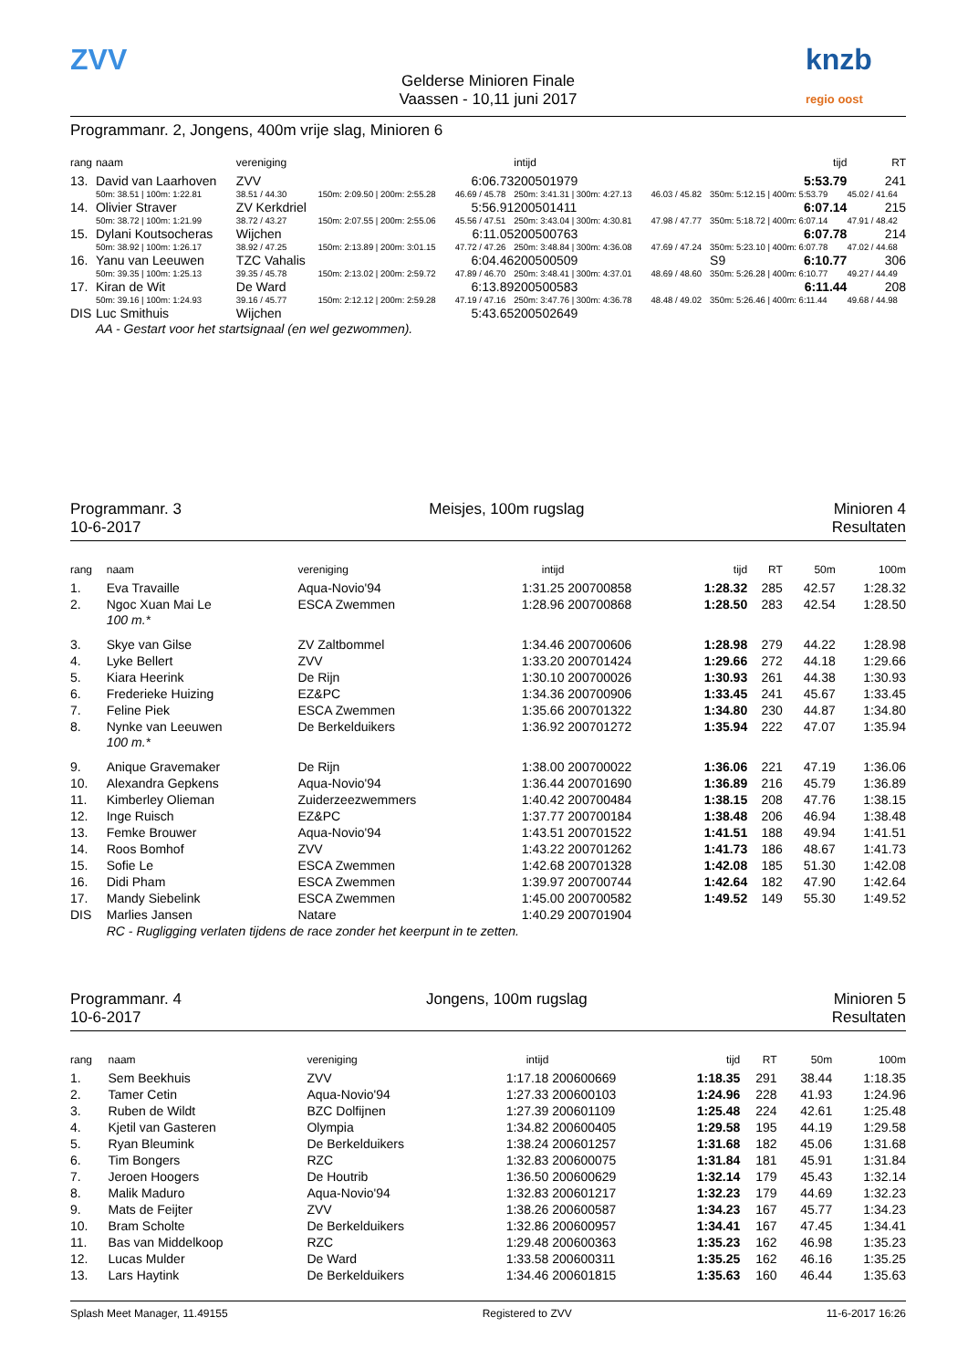ZVV
Gelderse Minioren Finale
Vaassen - 10,11 juni 2017
knzb regio oost
Programmanr. 2, Jongens, 400m vrije slag, Minioren 6
| rang | naam | vereniging | | | intijd | | | | tijd | | RT |
| --- | --- | --- | --- | --- | --- | --- | --- | --- | --- | --- | --- |
| 13. | David van Laarhoven | ZVV | | 6:06.73 | 200501979 | | | | 5:53.79 | | 241 |
| | 50m: 38.51 / 100m: 1:22.81 | 38.51 / 44.30 | 150m: 2:09.50 / 200m: 2:55.28 | 46.69 / 45.78 | 250m: 3:41.31 / 300m: 4:27.13 | 46.03 / 45.82 | 350m: 5:12.15 / 400m: 5:53.79 | | | 45.02 / 41.64 | |
| 14. | Olivier Straver | ZV Kerkdriel | | 5:56.91 | 200501411 | | | | 6:07.14 | | 215 |
| | 50m: 38.72 / 100m: 1:21.99 | 38.72 / 43.27 | 150m: 2:07.55 / 200m: 2:55.06 | 45.56 / 47.51 | 250m: 3:43.04 / 300m: 4:30.81 | 47.98 / 47.77 | 350m: 5:18.72 / 400m: 6:07.14 | | | 47.91 / 48.42 | |
| 15. | Dylani Koutsocheras | Wijchen | | 6:11.05 | 200500763 | | | | 6:07.78 | | 214 |
| | 50m: 38.92 / 100m: 1:26.17 | 38.92 / 47.25 | 150m: 2:13.89 / 200m: 3:01.15 | 47.72 / 47.26 | 250m: 3:48.84 / 300m: 4:36.08 | 47.69 / 47.24 | 350m: 5:23.10 / 400m: 6:07.78 | | | 47.02 / 44.68 | |
| 16. | Yanu van Leeuwen | TZC Vahalis | | 6:04.46 | 200500509 | | | S9 | 6:10.77 | | 306 |
| | 50m: 39.35 / 100m: 1:25.13 | 39.35 / 45.78 | 150m: 2:13.02 / 200m: 2:59.72 | 47.89 / 46.70 | 250m: 3:48.41 / 300m: 4:37.01 | 48.69 / 48.60 | 350m: 5:26.28 / 400m: 6:10.77 | | | 49.27 / 44.49 | |
| 17. | Kiran de Wit | De Ward | | 6:13.89 | 200500583 | | | | 6:11.44 | | 208 |
| | 50m: 39.16 / 100m: 1:24.93 | 39.16 / 45.77 | 150m: 2:12.12 / 200m: 2:59.28 | 47.19 / 47.16 | 250m: 3:47.76 / 300m: 4:36.78 | 48.48 / 49.02 | 350m: 5:26.46 / 400m: 6:11.44 | | | 49.68 / 44.98 | |
| DIS | Luc Smithuis | Wijchen | | 5:43.65 | 200502649 | | | | | | |
| | AA - Gestart voor het startsignaal (en wel gezwommen). | | | | | | | | | | |
Programmanr. 3
10-6-2017
Meisjes, 100m rugslag Minioren 4
Resultaten
| rang | naam | vereniging | intijd | | tijd | RT | 50m | 100m |
| --- | --- | --- | --- | --- | --- | --- | --- | --- |
| 1. | Eva Travaille | Aqua-Novio'94 | 1:31.25 | 200700858 | 1:28.32 | 285 | 42.57 | 1:28.32 |
| 2. | Ngoc Xuan Mai Le | ESCA Zwemmen | 1:28.96 | 200700868 | 1:28.50 | 283 | 42.54 | 1:28.50 |
| | 100 m.* | | | | | | | |
| 3. | Skye van Gilse | ZV Zaltbommel | 1:34.46 | 200700606 | 1:28.98 | 279 | 44.22 | 1:28.98 |
| 4. | Lyke Bellert | ZVV | 1:33.20 | 200701424 | 1:29.66 | 272 | 44.18 | 1:29.66 |
| 5. | Kiara Heerink | De Rijn | 1:30.10 | 200700026 | 1:30.93 | 261 | 44.38 | 1:30.93 |
| 6. | Frederieke Huizing | EZ&PC | 1:34.36 | 200700906 | 1:33.45 | 241 | 45.67 | 1:33.45 |
| 7. | Feline Piek | ESCA Zwemmen | 1:35.66 | 200701322 | 1:34.80 | 230 | 44.87 | 1:34.80 |
| 8. | Nynke van Leeuwen | De Berkelduikers | 1:36.92 | 200701272 | 1:35.94 | 222 | 47.07 | 1:35.94 |
| | 100 m.* | | | | | | | |
| 9. | Anique Gravemaker | De Rijn | 1:38.00 | 200700022 | 1:36.06 | 221 | 47.19 | 1:36.06 |
| 10. | Alexandra Gepkens | Aqua-Novio'94 | 1:36.44 | 200701690 | 1:36.89 | 216 | 45.79 | 1:36.89 |
| 11. | Kimberley Olieman | Zuiderzeezwemmers | 1:40.42 | 200700484 | 1:38.15 | 208 | 47.76 | 1:38.15 |
| 12. | Inge Ruisch | EZ&PC | 1:37.77 | 200700184 | 1:38.48 | 206 | 46.94 | 1:38.48 |
| 13. | Femke Brouwer | Aqua-Novio'94 | 1:43.51 | 200701522 | 1:41.51 | 188 | 49.94 | 1:41.51 |
| 14. | Roos Bomhof | ZVV | 1:43.22 | 200701262 | 1:41.73 | 186 | 48.67 | 1:41.73 |
| 15. | Sofie Le | ESCA Zwemmen | 1:42.68 | 200701328 | 1:42.08 | 185 | 51.30 | 1:42.08 |
| 16. | Didi Pham | ESCA Zwemmen | 1:39.97 | 200700744 | 1:42.64 | 182 | 47.90 | 1:42.64 |
| 17. | Mandy Siebelink | ESCA Zwemmen | 1:45.00 | 200700582 | 1:49.52 | 149 | 55.30 | 1:49.52 |
| DIS | Marlies Jansen | Natare | 1:40.29 | 200701904 | | | | |
| | RC - Rugligging verlaten tijdens de race zonder het keerpunt in te zetten. | | | | | | | |
Programmanr. 4
10-6-2017
Jongens, 100m rugslag Minioren 5
Resultaten
| rang | naam | vereniging | intijd | | tijd | RT | 50m | 100m |
| --- | --- | --- | --- | --- | --- | --- | --- | --- |
| 1. | Sem Beekhuis | ZVV | 1:17.18 | 200600669 | 1:18.35 | 291 | 38.44 | 1:18.35 |
| 2. | Tamer Cetin | Aqua-Novio'94 | 1:27.33 | 200600103 | 1:24.96 | 228 | 41.93 | 1:24.96 |
| 3. | Ruben de Wildt | BZC Dolfijnen | 1:27.39 | 200601109 | 1:25.48 | 224 | 42.61 | 1:25.48 |
| 4. | Kjetil van Gasteren | Olympia | 1:34.82 | 200600405 | 1:29.58 | 195 | 44.19 | 1:29.58 |
| 5. | Ryan Bleumink | De Berkelduikers | 1:38.24 | 200601257 | 1:31.68 | 182 | 45.06 | 1:31.68 |
| 6. | Tim Bongers | RZC | 1:32.83 | 200600075 | 1:31.84 | 181 | 45.91 | 1:31.84 |
| 7. | Jeroen Hoogers | De Houtrib | 1:36.50 | 200600629 | 1:32.14 | 179 | 45.43 | 1:32.14 |
| 8. | Malik Maduro | Aqua-Novio'94 | 1:32.83 | 200601217 | 1:32.23 | 179 | 44.69 | 1:32.23 |
| 9. | Mats de Feijter | ZVV | 1:38.26 | 200600587 | 1:34.23 | 167 | 45.77 | 1:34.23 |
| 10. | Bram Scholte | De Berkelduikers | 1:32.86 | 200600957 | 1:34.41 | 167 | 47.45 | 1:34.41 |
| 11. | Bas van Middelkoop | RZC | 1:29.48 | 200600363 | 1:35.23 | 162 | 46.98 | 1:35.23 |
| 12. | Lucas Mulder | De Ward | 1:33.58 | 200600311 | 1:35.25 | 162 | 46.16 | 1:35.25 |
| 13. | Lars Haytink | De Berkelduikers | 1:34.46 | 200601815 | 1:35.63 | 160 | 46.44 | 1:35.63 |
Splash Meet Manager, 11.49155 Registered to ZVV 11-6-2017 16:26